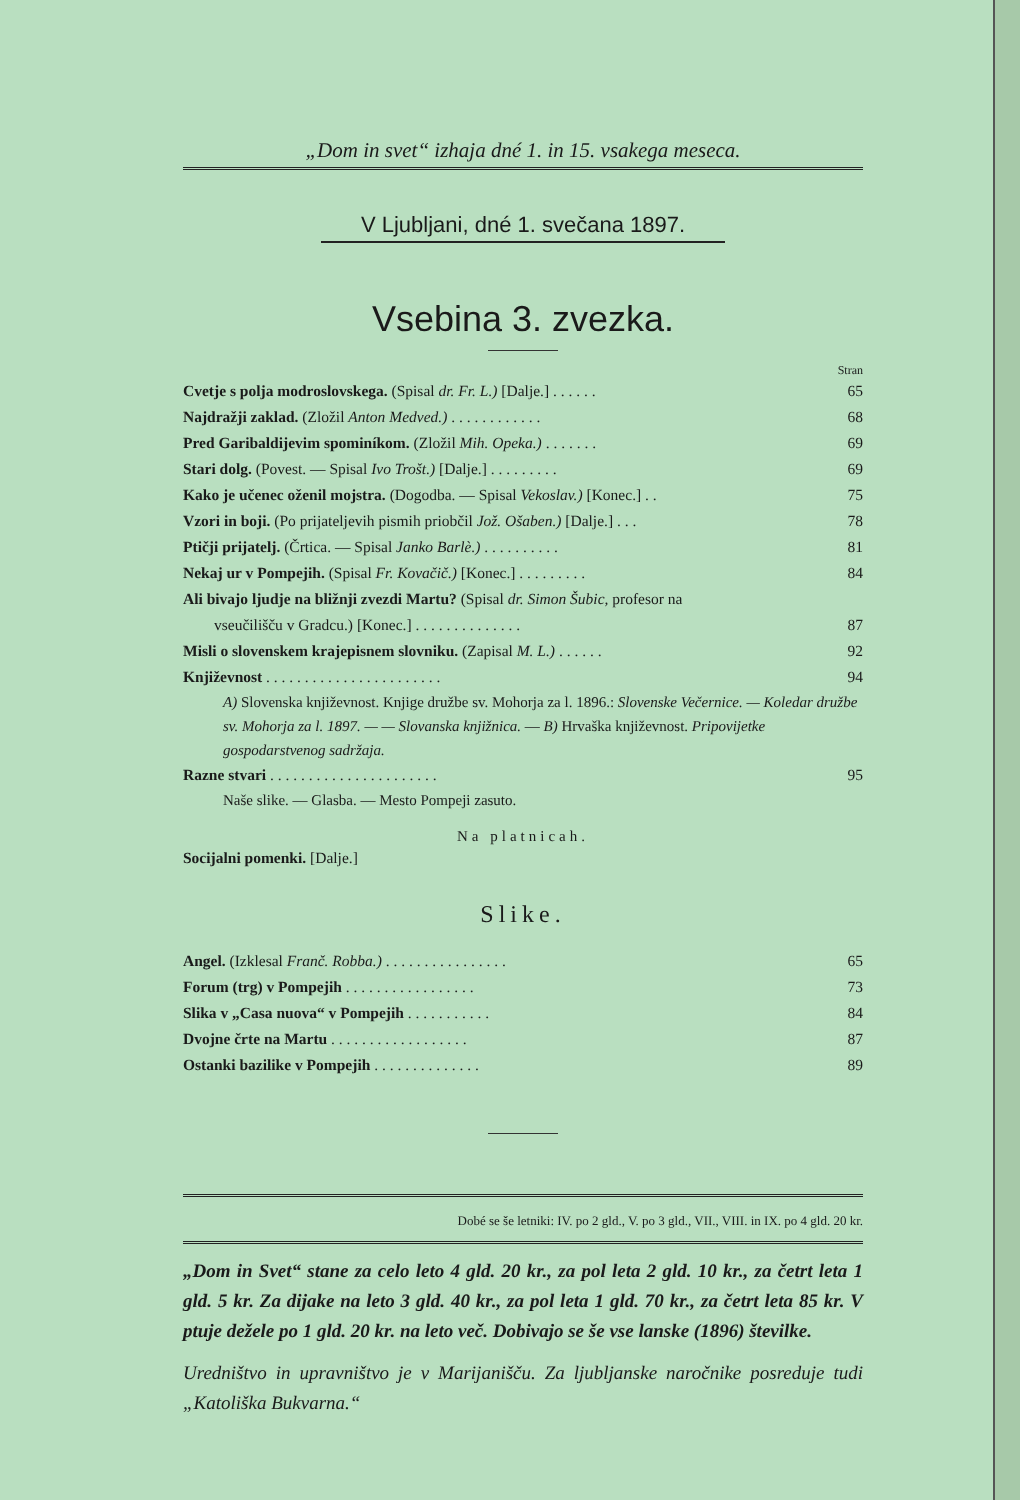„Dom in svet“ izhaja dné 1. in 15. vsakega meseca.
V Ljubljani, dné 1. svečana 1897.
Vsebina 3. zvezka.
Stran
Cvetje s polja modroslovskega. (Spisal dr. Fr. L.) [Dalje.] . . . . . . 65
Najdražji zaklad. (Zložil Anton Medved.) . . . . . . . . . . . . 68
Pred Garibaldijevim spominíkom. (Zložil Mih. Opeka.) . . . . . . . 69
Stari dolg. (Povest. — Spisal Ivo Trošt.) [Dalje.] . . . . . . . . . 69
Kako je učenec oženil mojstra. (Dogodba. — Spisal Vekoslav.) [Konec.] . . 75
Vzori in boji. (Po prijateljevih pismih priobčil Jož. Ošaben.) [Dalje.] . . . 78
Ptičji prijatelj. (Črtica. — Spisal Janko Barlè.) . . . . . . . . . . 81
Nekaj ur v Pompejih. (Spisal Fr. Kovačič.) [Konec.] . . . . . . . . . 84
Ali bivajo ljudje na bližnji zvezdi Martu? (Spisal dr. Simon Šubic, profesor na
vseučilišču v Gradcu.) [Konec.] . . . . . . . . . . . . . .
87
Misli o slovenskem krajepisnem slovniku. (Zapisal M. L.) . . . . . . 92
Književnost . . . . . . . . . . . . . . . . . . . . . . . 94
A) Slovenska književnost. Knjige družbe sv. Mohorja za l. 1896.: Slovenske Večernice. — Koledar družbe sv. Mohorja za l. 1897. — — Slovanska knjižnica. — B) Hrvaška književnost. Pripovijetke gospodarstvenog sadržaja.
Razne stvari . . . . . . . . . . . . . . . . . . . . . . 95
Naše slike. — Glasba. — Mesto Pompeji zasuto.
Na platnicah.
Socijalni pomenki. [Dalje.]
Slike.
Angel. (Izklesal Franč. Robba.) . . . . . . . . . . . . . . . . 65
Forum (trg) v Pompejih . . . . . . . . . . . . . . . . . 73
Slika v „Casa nuova“ v Pompejih . . . . . . . . . . . 84
Dvojne črte na Martu . . . . . . . . . . . . . . . . . . 87
Ostanki bazilike v Pompejih . . . . . . . . . . . . . . 89
Dobé se še letniki: IV. po 2 gld., V. po 3 gld., VII., VIII. in IX. po 4 gld. 20 kr.
„Dom in Svet“ stane za celo leto 4 gld. 20 kr., za pol leta 2 gld. 10 kr., za četrt leta 1 gld. 5 kr. Za dijake na leto 3 gld. 40 kr., za pol leta 1 gld. 70 kr., za četrt leta 85 kr. V ptuje dežele po 1 gld. 20 kr. na leto več. Dobivajo se še vse lanske (1896) številke.
Uredništvo in upravništvo je v Marijanišču. Za ljubljanske naročnike posreduje tudi „Katoliška Bukvarna.“